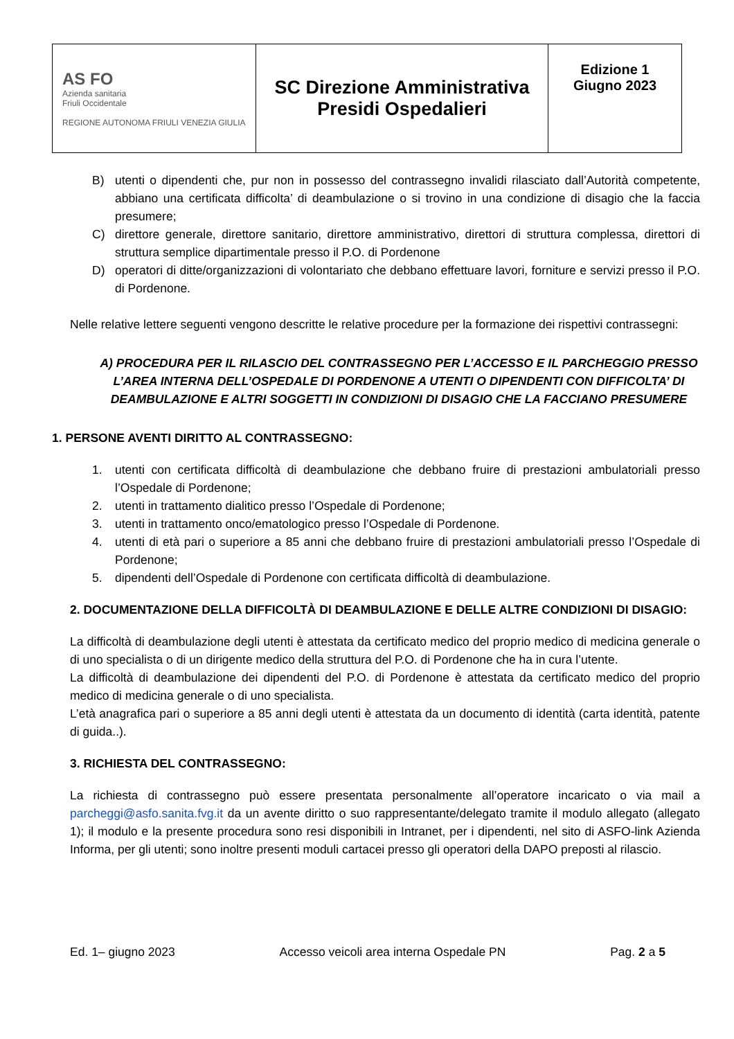| AS FO Azienda sanitaria Friuli Occidentale REGIONE AUTONOMA FRIULI VENEZIA GIULIA | SC Direzione Amministrativa Presidi Ospedalieri | Edizione 1 Giugno 2023 |
B) utenti o dipendenti che, pur non in possesso del contrassegno invalidi rilasciato dall’Autorità competente, abbiano una certificata difficolta’ di deambulazione o si trovino in una condizione di disagio che la faccia presumere;
C) direttore generale, direttore sanitario, direttore amministrativo, direttori di struttura complessa, direttori di struttura semplice dipartimentale presso il P.O. di Pordenone
D) operatori di ditte/organizzazioni di volontariato che debbano effettuare lavori, forniture e servizi presso il P.O. di Pordenone.
Nelle relative lettere seguenti vengono descritte le relative procedure per la formazione dei rispettivi contrassegni:
A) PROCEDURA PER IL RILASCIO DEL CONTRASSEGNO PER L’ACCESSO E IL PARCHEGGIO PRESSO L’AREA INTERNA DELL’OSPEDALE DI PORDENONE A UTENTI O DIPENDENTI CON DIFFICOLTA’ DI DEAMBULAZIONE E ALTRI SOGGETTI IN CONDIZIONI DI DISAGIO CHE LA FACCIANO PRESUMERE
1. PERSONE AVENTI DIRITTO AL CONTRASSEGNO:
1. utenti con certificata difficoltà di deambulazione che debbano fruire di prestazioni ambulatoriali presso l’Ospedale di Pordenone;
2. utenti in trattamento dialitico presso l’Ospedale di Pordenone;
3. utenti in trattamento onco/ematologico presso l’Ospedale di Pordenone.
4. utenti di età pari o superiore a 85 anni che debbano fruire di prestazioni ambulatoriali presso l’Ospedale di Pordenone;
5. dipendenti dell’Ospedale di Pordenone con certificata difficoltà di deambulazione.
2. DOCUMENTAZIONE DELLA DIFFICOLTÀ DI DEAMBULAZIONE E DELLE ALTRE CONDIZIONI DI DISAGIO:
La difficoltà di deambulazione degli utenti è attestata da certificato medico del proprio medico di medicina generale o di uno specialista o di un dirigente medico della struttura del P.O. di Pordenone che ha in cura l’utente.
La difficoltà di deambulazione dei dipendenti del P.O. di Pordenone è attestata da certificato medico del proprio medico di medicina generale o di uno specialista.
L’età anagrafica pari o superiore a 85 anni degli utenti è attestata da un documento di identità (carta identità, patente di guida..).
3. RICHIESTA DEL CONTRASSEGNO:
La richiesta di contrassegno può essere presentata personalmente all’operatore incaricato o via mail a parcheggi@asfo.sanita.fvg.it da un avente diritto o suo rappresentante/delegato tramite il modulo allegato (allegato 1); il modulo e la presente procedura sono resi disponibili in Intranet, per i dipendenti, nel sito di ASFO-link Azienda Informa, per gli utenti; sono inoltre presenti moduli cartacei presso gli operatori della DAPO preposti al rilascio.
Ed. 1– giugno 2023 Accesso veicoli area interna Ospedale PN Pag. 2 a 5